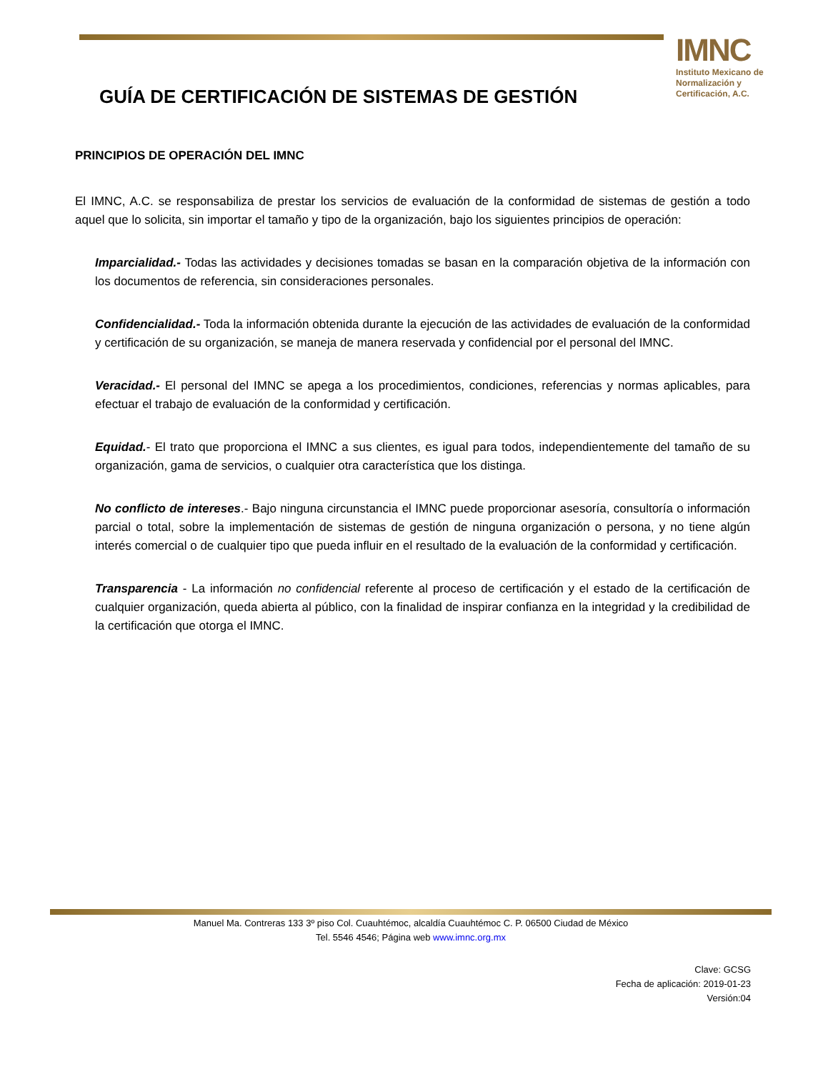IMNC
Instituto Mexicano de Normalización y Certificación, A.C.
GUÍA DE CERTIFICACIÓN DE SISTEMAS DE GESTIÓN
PRINCIPIOS DE OPERACIÓN DEL IMNC
El IMNC, A.C. se responsabiliza de prestar los servicios de evaluación de la conformidad de sistemas de gestión a todo aquel que lo solicita, sin importar el tamaño y tipo de la organización, bajo los siguientes principios de operación:
Imparcialidad.- Todas las actividades y decisiones tomadas se basan en la comparación objetiva de la información con los documentos de referencia, sin consideraciones personales.
Confidencialidad.- Toda la información obtenida durante la ejecución de las actividades de evaluación de la conformidad y certificación de su organización, se maneja de manera reservada y confidencial por el personal del IMNC.
Veracidad.- El personal del IMNC se apega a los procedimientos, condiciones, referencias y normas aplicables, para efectuar el trabajo de evaluación de la conformidad y certificación.
Equidad.- El trato que proporciona el IMNC a sus clientes, es igual para todos, independientemente del tamaño de su organización, gama de servicios, o cualquier otra característica que los distinga.
No conflicto de intereses.- Bajo ninguna circunstancia el IMNC puede proporcionar asesoría, consultoría o información parcial o total, sobre la implementación de sistemas de gestión de ninguna organización o persona, y no tiene algún interés comercial o de cualquier tipo que pueda influir en el resultado de la evaluación de la conformidad y certificación.
Transparencia - La información no confidencial referente al proceso de certificación y el estado de la certificación de cualquier organización, queda abierta al público, con la finalidad de inspirar confianza en la integridad y la credibilidad de la certificación que otorga el IMNC.
Manuel Ma. Contreras 133 3º piso Col. Cuauhtémoc, alcaldía Cuauhtémoc C. P. 06500 Ciudad de México
Tel. 5546 4546; Página web www.imnc.org.mx
Clave: GCSG
Fecha de aplicación: 2019-01-23
Versión:04